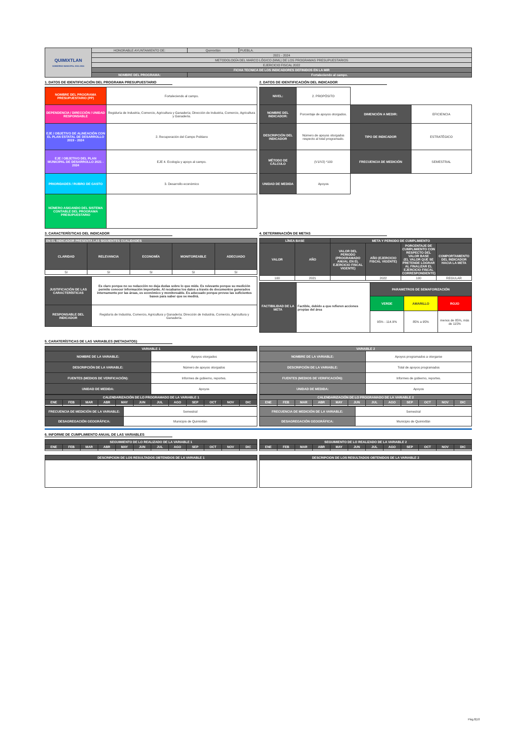| QUIMIXTLAN GOBIERNO MUNICIPAL 2021-2024 | HONORABLE AYUNTAMIENTO DE: | Quimixtlán | PUEBLA. |
| | 2021 - 2024 | | |
| | METODOLOGÍA DEL MARCO LÓGICO (MML) DE LOS PROGRAMAS PRESUPUESTARIOS | | |
| | EJERCICIO FISCAL 2022 | | |
| | FICHA TECNICA DE LOS INDICADORES DEFINIDOS EN LA MIR | | |
| | NOMBRE DEL PROGRAMA: | Fortaleciendo al campo. | |
1. DATOS DE IDENTIFICACIÓN DEL PROGRAMA PRESUPUESTARIO
| NOMBRE DEL PROGRAMA PRESUPUESTARIO (PP) | Fortaleciendo al campo. |
| DEPENDENCIA / DIRECCIÓN / UNIDAD RESPONSABLE | Regiduría de Industria, Comercio, Agricultura y Ganadería; Dirección de Industria, Comercio, Agricultura y Ganadería. |
| EJE / OBJETIVO DE ALINEACIÓN CON EL PLAN ESTATAL DE DESARROLLO 2019 - 2024 | 2. Recuperación del Campo Poblano |
| EJE / OBJETIVO DEL PLAN MUNICIPAL DE DESARROLLO 2021 - 2024 | EJE 4. Ecología y apoyo al campo. |
| PRIORIDADES / RUBRO DE GASTO | 3. Desarrollo económico |
| NÚMERO ASIGANDO DEL SISTEMA CONTABLE DEL PROGRAMA PRESUPUESTARIO | |
2. DATOS DE IDENTIFICACIÓN DEL INDICADOR
| NIVEL: | 2. PROPÓSITO | | |
| NOMBRE DEL INDICADOR: | Porcentaje de apoyos otorgados. | DIMENCIÓN A MEDIR: | EFICIENCIA |
| DESCRIPCIÓN DEL INDICADOR | Número de apoyos otorgados respecto al total programado. | TIPO DE INDICADOR | ESTRATÉGICO |
| MÉTODO DE CÁLCULO | (V1/V2) *100 | FRECUENCIA DE MEDICIÓN | SEMESTRAL |
| UNIDAD DE MEDIDA | Apoyos | | |
3. CARACTERÍSTICAS DEL INDICADOR
| EN EL INDICADOR PRESENTA LAS SIGUIENTES CUALIDADES | | | | |
| CLARIDAD | RELEVANCIA | ECONOMÍA | MONITOREABLE | ADECUADO |
| SI | SI | SI | SI | SI |
| JUSTIFICACIÓN DE LAS CARACTERÍSTICAS | Es claro porque no su redacción no deja dudas sobre lo que mide. Es relevante porque su medición permite conocer información importante. Al recabarse los datos a través de documentos generados internamente por las áreas, es económico y monitoreable. Es adecuado porque provee las suficientes bases para saber que se medirá. |
| RESPONSABLE DEL INDICADOR | Regiduría de Industria, Comercio, Agricultura y Ganadería; Dirección de Industria, Comercio, Agricultura y Ganadería. |
4. DETERMINACIÓN DE METAS
| LÍNEA BASE | | META Y PERIODO DE CUMPLIMIENTO | | | |
| VALOR | AÑO | VALOR DEL PERIODO (PROGRAMADO ANUAL EN EL EJERCICIO FISCAL VIGENTE) | AÑO (EJERCICIO FISCAL VIGENTE) | PORCENTAJE DE CUMPLIMIENTO CON RESPECTO DEL VALOR BASE (EL VALOR QUE SE PRETENDE LOGRAR AL FINALIZAR EL EJERCICIO FISCAL CORRESPONDIENTE) | COMPORTAMIENTO DEL INDICADOR HACIA LA META |
| 100 | 2021 | | 2022 | 100 | REGULAR |
| FACTIBILIDAD DE LA META | Factible, debido a que refieren acciones propias del área | PARAMETROS DE SEMAFORIZACIÓN | | |
| | | VERDE | AMARILLO | ROJO |
| | | 95% - 114.9% | 85% a 95% | menos de 85%, más de 115% |
5. CARATERÍSTICAS DE LAS VARIABLES (METADATOS)
| VARIABLE 1 | |
| NOMBRE DE LA VARIABLE: | Apoyos otorgados |
| DESCRIPCIÓN DE LA VARIABLE: | Número de apoyos otorgados |
| FUENTES (MEDIOS DE VERIFICACIÓN): | Informes de gobierno, reportes. |
| UNIDAD DE MEDIDA: | Apoyos |
| CALENDARIZACIÓN DE LO PROGRAMADO DE LA VARIABLE 1 | | | | | | | | | | | |
| ENE | FEB | MAR | ABR | MAY | JUN | JUL | AGO | SEP | OCT | NOV | DIC |
| FRECUENCIA DE MEDICIÓN DE LA VARIABLE: | Semestral |
| DESAGREGACIÓN GEOGRÁFICA: | Municipio de Quimixtlán |
| VARIABLE 2 | |
| NOMBRE DE LA VARIABLE: | Apoyos programados a otorgarse |
| DESCRIPCIÓN DE LA VARIABLE: | Total de apoyos programados |
| FUENTES (MEDIOS DE VERIFICACIÓN): | Informes de gobierno, reportes. |
| UNIDAD DE MEDIDA: | Apoyos |
| CALENDARIZACIÓN DE LO PROGRAMADO DE LA VARIABLE 2 | | | | | | | | | | | |
| ENE | FEB | MAR | ABR | MAY | JUN | JUL | AGO | SEP | OCT | NOV | DIC |
| FRECUENCIA DE MEDICIÓN DE LA VARIABLE: | Semestral |
| DESAGREGACIÓN GEOGRÁFICA: | Municipio de Quimixtlán |
6. INFORME DE CUMPLIMIENTO ANUAL DE LAS VARIABLES
| SEGUIMIENTO DE LO REALIZADO DE LA VARIABLE 1 | | | | | | | | | | | |
| ENE | FEB | MAR | ABR | MAY | JUN | JUL | AGO | SEP | OCT | NOV | DIC |
| DESCRIPCION DE LOS RESULTADOS OBTENIDOS DE LA VARIABLE 1 |
| SEGUIMIENTO DE LO REALIZADO DE LA VARIABLE 2 | | | | | | | | | | | |
| ENE | FEB | MAR | ABR | MAY | JUN | JUL | AGO | SEP | OCT | NOV | DIC |
| DESCRIPCION DE LOS RESULTADOS OBTENIDOS DE LA VARIABLE 2 |
Pág.8|10